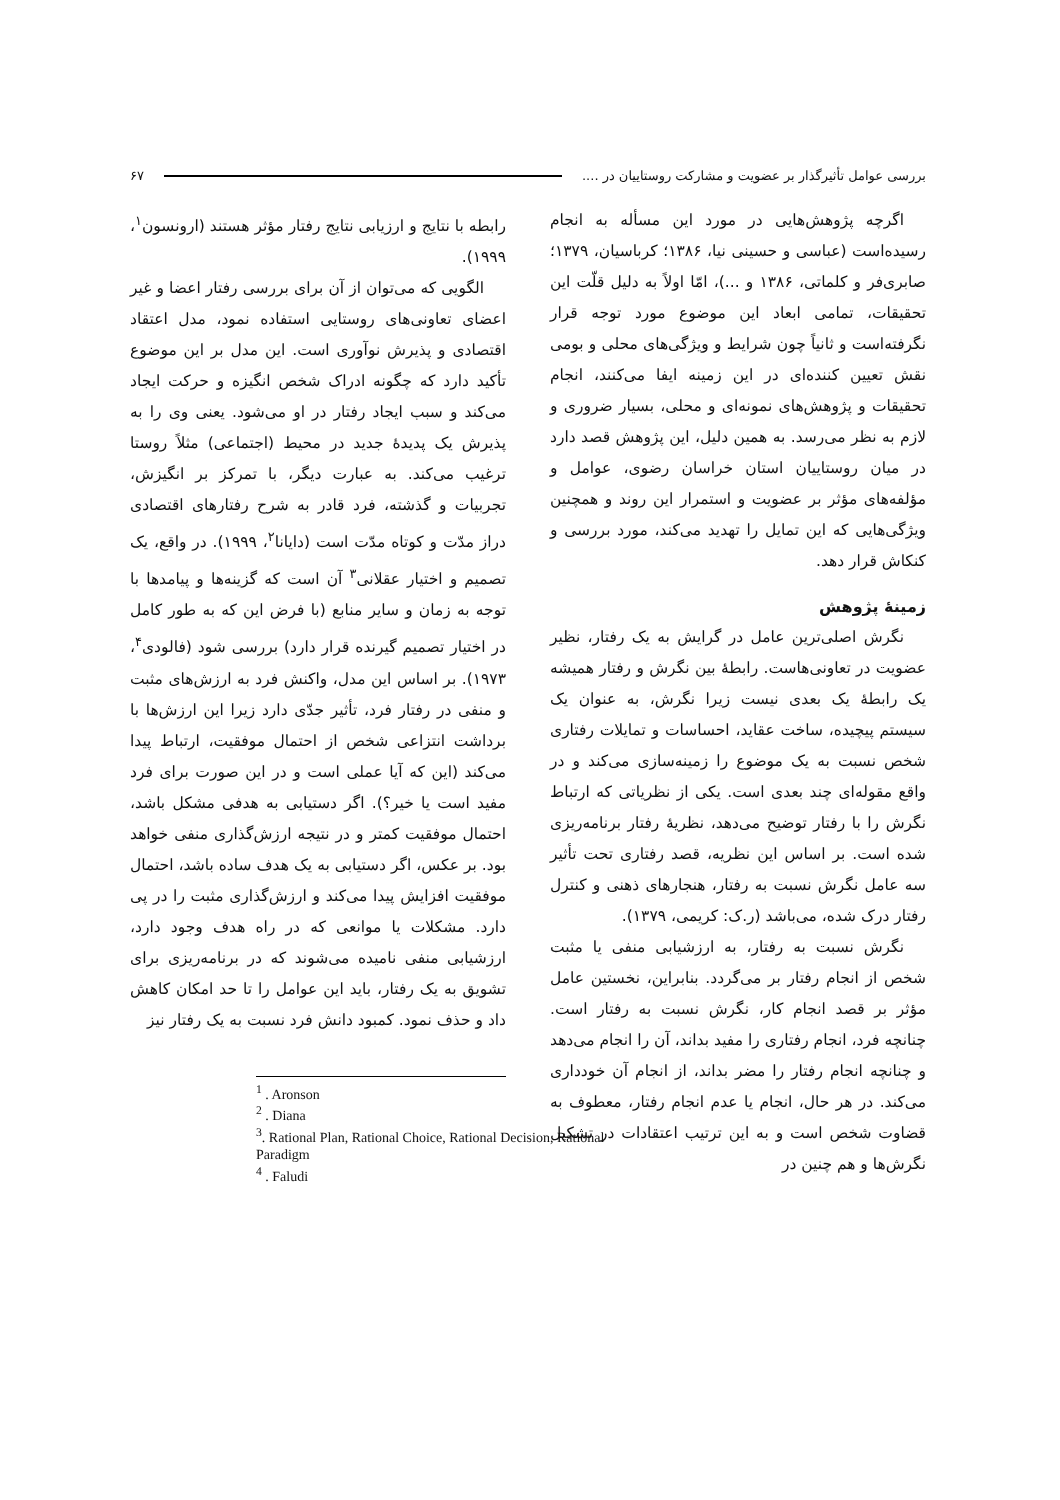بررسی عوامل تأثیرگذار بر عضویت و مشارکت روستاییان در .... ۶۷
اگرچه پژوهش‌هایی در مورد این مسأله به انجام رسیده‌است (عباسی و حسینی نیا، ۱۳۸۶؛ کرباسیان، ۱۳۷۹؛ صابری‌فر و کلماتی، ۱۳۸۶ و ...)، امّا اولاً به دلیل قلّت این تحقیقات، تمامی ابعاد این موضوع مورد توجه قرار نگرفته‌است و ثانیاً چون شرایط و ویژگی‌های محلی و بومی نقش تعیین کننده‌ای در این زمینه ایفا می‌کنند، انجام تحقیقات و پژوهش‌های نمونه‌ای و محلی، بسیار ضروری و لازم به نظر می‌رسد. به همین دلیل، این پژوهش قصد دارد در میان روستاییان استان خراسان رضوی، عوامل و مؤلفه‌های مؤثر بر عضویت و استمرار این روند و همچنین ویژگی‌هایی که این تمایل را تهدید می‌کند، مورد بررسی و کنکاش قرار دهد.
زمینهٔ پژوهش
نگرش اصلی‌ترین عامل در گرایش به یک رفتار، نظیر عضویت در تعاونی‌هاست. رابطهٔ بین نگرش و رفتار همیشه یک رابطهٔ یک بعدی نیست زیرا نگرش، به عنوان یک سیستم پیچیده، ساخت عقاید، احساسات و تمایلات رفتاری شخص نسبت به یک موضوع را زمینه‌سازی می‌کند و در واقع مقوله‌ای چند بعدی است. یکی از نظریاتی که ارتباط نگرش را با رفتار توضیح می‌دهد، نظریهٔ رفتار برنامه‌ریزی شده است. بر اساس این نظریه، قصد رفتاری تحت تأثیر سه عامل نگرش نسبت به رفتار، هنجارهای ذهنی و کنترل رفتار درک شده، می‌باشد (ر.ک: کریمی، ۱۳۷۹).
نگرش نسبت به رفتار، به ارزشیابی منفی یا مثبت شخص از انجام رفتار بر می‌گردد. بنابراین، نخستین عامل مؤثر بر قصد انجام کار، نگرش نسبت به رفتار است. چنانچه فرد، انجام رفتاری را مفید بداند، آن را انجام می‌دهد و چنانچه انجام رفتار را مضر بداند، از انجام آن خودداری می‌کند. در هر حال، انجام یا عدم انجام رفتار، معطوف به قضاوت شخص است و به این ترتیب اعتقادات در تشکیل نگرش‌ها و هم چنین در
رابطه با نتایج و ارزیابی نتایج رفتار مؤثر هستند (ارونسون<sup>۱</sup>، ۱۹۹۹).
الگویی که می‌توان از آن برای بررسی رفتار اعضا و غیر اعضای تعاونی‌های روستایی استفاده نمود، مدل اعتقاد اقتصادی و پذیرش نوآوری است. این مدل بر این موضوع تأکید دارد که چگونه ادراک شخص انگیزه و حرکت ایجاد می‌کند و سبب ایجاد رفتار در او می‌شود. یعنی وی را به پذیرش یک پدیدهٔ جدید در محیط (اجتماعی) مثلاً روستا ترغیب می‌کند. به عبارت دیگر، با تمرکز بر انگیزش، تجربیات و گذشته، فرد قادر به شرح رفتارهای اقتصادی دراز مدّت و کوتاه مدّت است (دایانا<sup>۲</sup>، ۱۹۹۹). در واقع، یک تصمیم و اختیار عقلانی<sup>۳</sup> آن است که گزینه‌ها و پیامدها با توجه به زمان و سایر منابع (با فرض این که به طور کامل در اختیار تصمیم گیرنده قرار دارد) بررسی شود (فالودی<sup>۴</sup>، ۱۹۷۳). بر اساس این مدل، واکنش فرد به ارزش‌های مثبت و منفی در رفتار فرد، تأثیر جدّی دارد زیرا این ارزش‌ها با برداشت انتزاعی شخص از احتمال موفقیت، ارتباط پیدا می‌کند (این که آیا عملی است و در این صورت برای فرد مفید است یا خیر؟). اگر دستیابی به هدفی مشکل باشد، احتمال موفقیت کمتر و در نتیجه ارزش‌گذاری منفی خواهد بود. بر عکس، اگر دستیابی به یک هدف ساده باشد، احتمال موفقیت افزایش پیدا می‌کند و ارزش‌گذاری مثبت را در پی دارد. مشکلات یا موانعی که در راه هدف وجود دارد، ارزشیابی منفی نامیده می‌شوند که در برنامه‌ریزی برای تشویق به یک رفتار، باید این عوامل را تا حد امکان کاهش داد و حذف نمود. کمبود دانش فرد نسبت به یک رفتار نیز
<sup>1</sup> . Aronson
<sup>2</sup> . Diana
<sup>3</sup>. Rational Plan, Rational Choice, Rational Decision, Rational Paradigm
<sup>4</sup> . Faludi